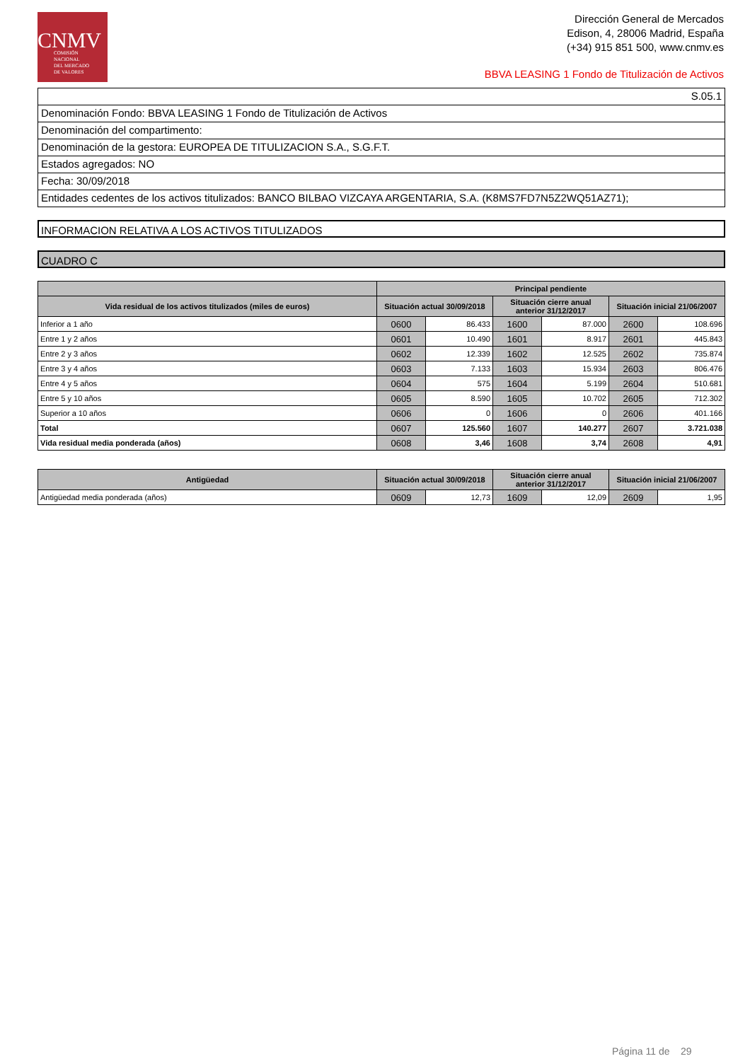CNMV
COMISIÓN
NACIONAL
DEL MERCADO
DE VALORES
Dirección General de Mercados
Edison, 4, 28006 Madrid, España
(+34) 915 851 500, www.cnmv.es
BBVA LEASING 1 Fondo de Titulización de Activos
S.05.1
Denominación Fondo: BBVA LEASING 1 Fondo de Titulización de Activos
Denominación del compartimento:
Denominación de la gestora: EUROPEA DE TITULIZACION S.A., S.G.F.T.
Estados agregados: NO
Fecha: 30/09/2018
Entidades cedentes de los activos titulizados: BANCO BILBAO VIZCAYA ARGENTARIA, S.A. (K8MS7FD7N5Z2WQ51AZ71);
INFORMACION RELATIVA A LOS ACTIVOS TITULIZADOS
CUADRO C
| | Principal pendiente | | | | | |
| --- | --- | --- | --- | --- | --- | --- |
| Vida residual de los activos titulizados (miles de euros) | Situación actual 30/09/2018 | | Situación cierre anual anterior 31/12/2017 | | Situación inicial 21/06/2007 | |
| Inferior a 1 año | 0600 | 86.433 | 1600 | 87.000 | 2600 | 108.696 |
| Entre 1 y 2 años | 0601 | 10.490 | 1601 | 8.917 | 2601 | 445.843 |
| Entre 2 y 3 años | 0602 | 12.339 | 1602 | 12.525 | 2602 | 735.874 |
| Entre 3 y 4 años | 0603 | 7.133 | 1603 | 15.934 | 2603 | 806.476 |
| Entre 4 y 5 años | 0604 | 575 | 1604 | 5.199 | 2604 | 510.681 |
| Entre 5 y 10 años | 0605 | 8.590 | 1605 | 10.702 | 2605 | 712.302 |
| Superior a 10 años | 0606 | 0 | 1606 | 0 | 2606 | 401.166 |
| Total | 0607 | 125.560 | 1607 | 140.277 | 2607 | 3.721.038 |
| Vida residual media ponderada (años) | 0608 | 3,46 | 1608 | 3,74 | 2608 | 4,91 |
| Antigüedad | Situación actual 30/09/2018 | | Situación cierre anual anterior 31/12/2017 | | Situación inicial 21/06/2007 | |
| --- | --- | --- | --- | --- | --- | --- |
| Antigüedad media ponderada (años) | 0609 | 12,73 | 1609 | 12,09 | 2609 | 1,95 |
Página 11 de 29